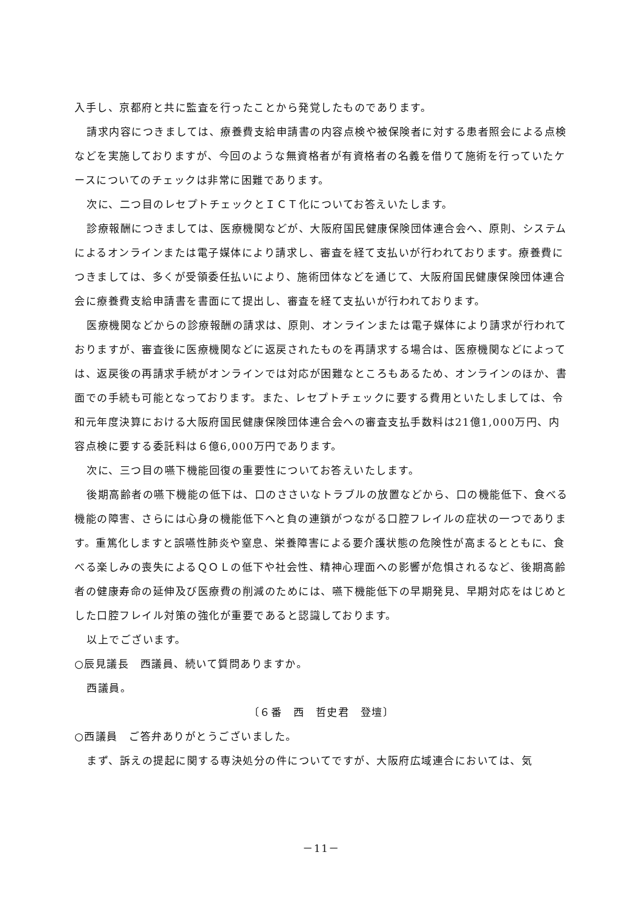入手し、京都府と共に監査を行ったことから発覚したものであります。
請求内容につきましては、療養費支給申請書の内容点検や被保険者に対する患者照会による点検などを実施しておりますが、今回のような無資格者が有資格者の名義を借りて施術を行っていたケースについてのチェックは非常に困難であります。
次に、二つ目のレセプトチェックとＩＣＴ化についてお答えいたします。
診療報酬につきましては、医療機関などが、大阪府国民健康保険団体連合会へ、原則、システムによるオンラインまたは電子媒体により請求し、審査を経て支払いが行われております。療養費につきましては、多くが受領委任払いにより、施術団体などを通じて、大阪府国民健康保険団体連合会に療養費支給申請書を書面にて提出し、審査を経て支払いが行われております。
医療機関などからの診療報酬の請求は、原則、オンラインまたは電子媒体により請求が行われておりますが、審査後に医療機関などに返戻されたものを再請求する場合は、医療機関などによっては、返戻後の再請求手続がオンラインでは対応が困難なところもあるため、オンラインのほか、書面での手続も可能となっております。また、レセプトチェックに要する費用といたしましては、令和元年度決算における大阪府国民健康保険団体連合会への審査支払手数料は21億1,000万円、内容点検に要する委託料は６億6,000万円であります。
次に、三つ目の嚥下機能回復の重要性についてお答えいたします。
後期高齢者の嚥下機能の低下は、口のささいなトラブルの放置などから、口の機能低下、食べる機能の障害、さらには心身の機能低下へと負の連鎖がつながる口腔フレイルの症状の一つであります。重篤化しますと誤嚥性肺炎や窒息、栄養障害による要介護状態の危険性が高まるとともに、食べる楽しみの喪失によるＱＯＬの低下や社会性、精神心理面への影響が危惧されるなど、後期高齢者の健康寿命の延伸及び医療費の削減のためには、嚥下機能低下の早期発見、早期対応をはじめとした口腔フレイル対策の強化が重要であると認識しております。
以上でございます。
○辰見議長　西議員、続いて質問ありますか。
西議員。
〔６番　西　哲史君　登壇〕
○西議員　ご答弁ありがとうございました。
まず、訴えの提起に関する専決処分の件についてですが、大阪府広域連合においては、気
－11－